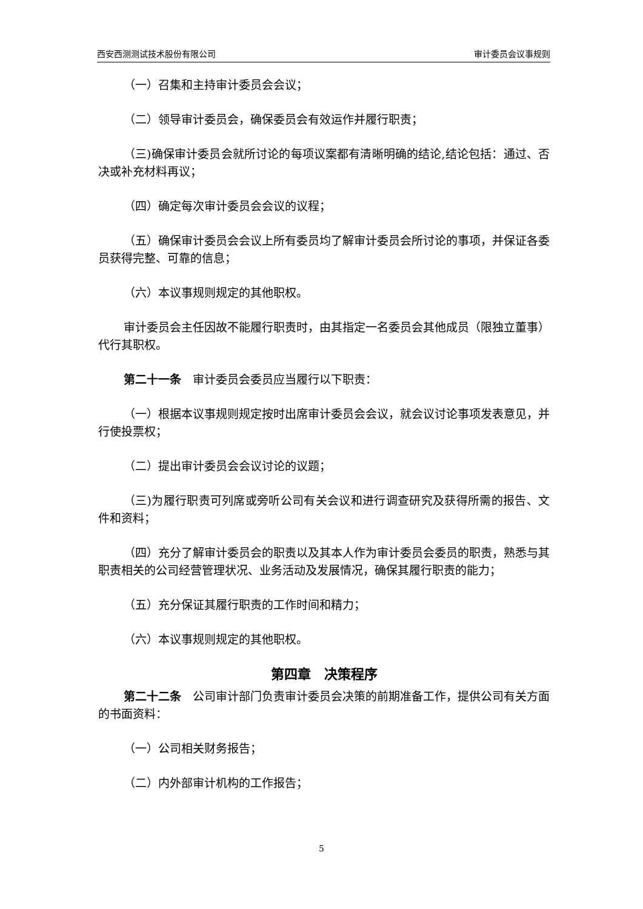西安西测测试技术股份有限公司 审计委员会议事规则
（一）召集和主持审计委员会会议；
（二）领导审计委员会，确保委员会有效运作并履行职责；
（三)确保审计委员会就所讨论的每项议案都有清晰明确的结论,结论包括：通过、否决或补充材料再议；
（四）确定每次审计委员会会议的议程；
（五）确保审计委员会会议上所有委员均了解审计委员会所讨论的事项，并保证各委员获得完整、可靠的信息；
（六）本议事规则规定的其他职权。
审计委员会主任因故不能履行职责时，由其指定一名委员会其他成员（限独立董事）代行其职权。
第二十一条　审计委员会委员应当履行以下职责：
（一）根据本议事规则规定按时出席审计委员会会议，就会议讨论事项发表意见，并行使投票权；
（二）提出审计委员会会议讨论的议题；
（三)为履行职责可列席或旁听公司有关会议和进行调查研究及获得所需的报告、文件和资料；
（四）充分了解审计委员会的职责以及其本人作为审计委员会委员的职责，熟悉与其职责相关的公司经营管理状况、业务活动及发展情况，确保其履行职责的能力；
（五）充分保证其履行职责的工作时间和精力；
（六）本议事规则规定的其他职权。
第四章　决策程序
第二十二条　公司审计部门负责审计委员会决策的前期准备工作，提供公司有关方面的书面资料：
（一）公司相关财务报告；
（二）内外部审计机构的工作报告；
5